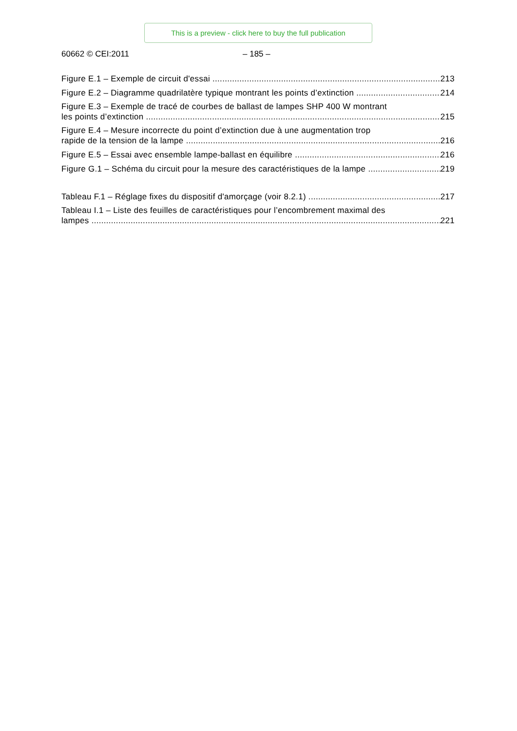This is a preview - click here to buy the full publication
60662 © CEI:2011 – 185 –
Figure E.1 – Exemple de circuit d'essai 213
Figure E.2 – Diagramme quadrilatère typique montrant les points d’extinction 214
Figure E.3 – Exemple de tracé de courbes de ballast de lampes SHP 400 W montrant
les points d’extinction 215
Figure E.4 – Mesure incorrecte du point d’extinction due à une augmentation trop
rapide de la tension de la lampe 216
Figure E.5 – Essai avec ensemble lampe-ballast en équilibre 216
Figure G.1 – Schéma du circuit pour la mesure des caractéristiques de la lampe 219
Tableau F.1 – Réglage fixes du dispositif d'amorçage (voir 8.2.1) 217
Tableau I.1 – Liste des feuilles de caractéristiques pour l’encombrement maximal des
lampes 221